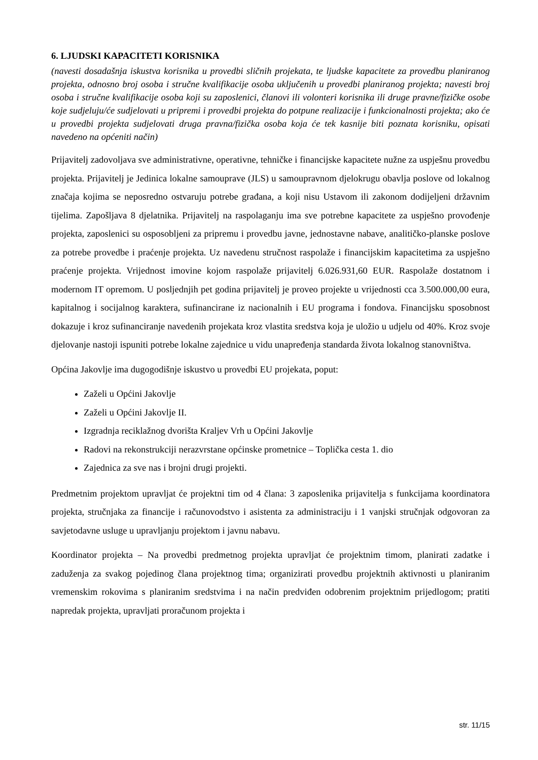6. LJUDSKI KAPACITETI KORISNIKA
(navesti dosadašnja iskustva korisnika u provedbi sličnih projekata, te ljudske kapacitete za provedbu planiranog projekta, odnosno broj osoba i stručne kvalifikacije osoba uključenih u provedbi planiranog projekta; navesti broj osoba i stručne kvalifikacije osoba koji su zaposlenici, članovi ili volonteri korisnika ili druge pravne/fizičke osobe koje sudjeluju/će sudjelovati u pripremi i provedbi projekta do potpune realizacije i funkcionalnosti projekta; ako će u provedbi projekta sudjelovati druga pravna/fizička osoba koja će tek kasnije biti poznata korisniku, opisati navedeno na općeniti način)
Prijavitelj zadovoljava sve administrativne, operativne, tehničke i financijske kapacitete nužne za uspješnu provedbu projekta. Prijavitelj je Jedinica lokalne samouprave (JLS) u samoupravnom djelokrugu obavlja poslove od lokalnog značaja kojima se neposredno ostvaruju potrebe građana, a koji nisu Ustavom ili zakonom dodijeljeni državnim tijelima. Zapošljava 8 djelatnika. Prijavitelj na raspolaganju ima sve potrebne kapacitete za uspješno provođenje projekta, zaposlenici su osposobljeni za pripremu i provedbu javne, jednostavne nabave, analitičko-planske poslove za potrebe provedbe i praćenje projekta. Uz navedenu stručnost raspolaže i financijskim kapacitetima za uspješno praćenje projekta. Vrijednost imovine kojom raspolaže prijavitelj 6.026.931,60 EUR. Raspolaže dostatnom i modernom IT opremom. U posljednjih pet godina prijavitelj je proveo projekte u vrijednosti cca 3.500.000,00 eura, kapitalnog i socijalnog karaktera, sufinancirane iz nacionalnih i EU programa i fondova. Financijsku sposobnost dokazuje i kroz sufinanciranje navedenih projekata kroz vlastita sredstva koja je uložio u udjelu od 40%. Kroz svoje djelovanje nastoji ispuniti potrebe lokalne zajednice u vidu unapređenja standarda života lokalnog stanovništva.
Općina Jakovlje ima dugogodišnje iskustvo u provedbi EU projekata, poput:
Zaželi u Općini Jakovlje
Zaželi u Općini Jakovlje II.
Izgradnja reciklažnog dvorišta Kraljev Vrh u Općini Jakovlje
Radovi na rekonstrukciji nerazvrstane općinske prometnice – Toplička cesta 1. dio
Zajednica za sve nas i brojni drugi projekti.
Predmetnim projektom upravljat će projektni tim od 4 člana: 3 zaposlenika prijavitelja s funkcijama koordinatora projekta, stručnjaka za financije i računovodstvo i asistenta za administraciju i 1 vanjski stručnjak odgovoran za savjetodavne usluge u upravljanju projektom i javnu nabavu.
Koordinator projekta – Na provedbi predmetnog projekta upravljat će projektnim timom, planirati zadatke i zaduženja za svakog pojedinog člana projektnog tima; organizirati provedbu projektnih aktivnosti u planiranim vremenskim rokovima s planiranim sredstvima i na način predviđen odobrenim projektnim prijedlogom; pratiti napredak projekta, upravljati proračunom projekta i
str. 11/15